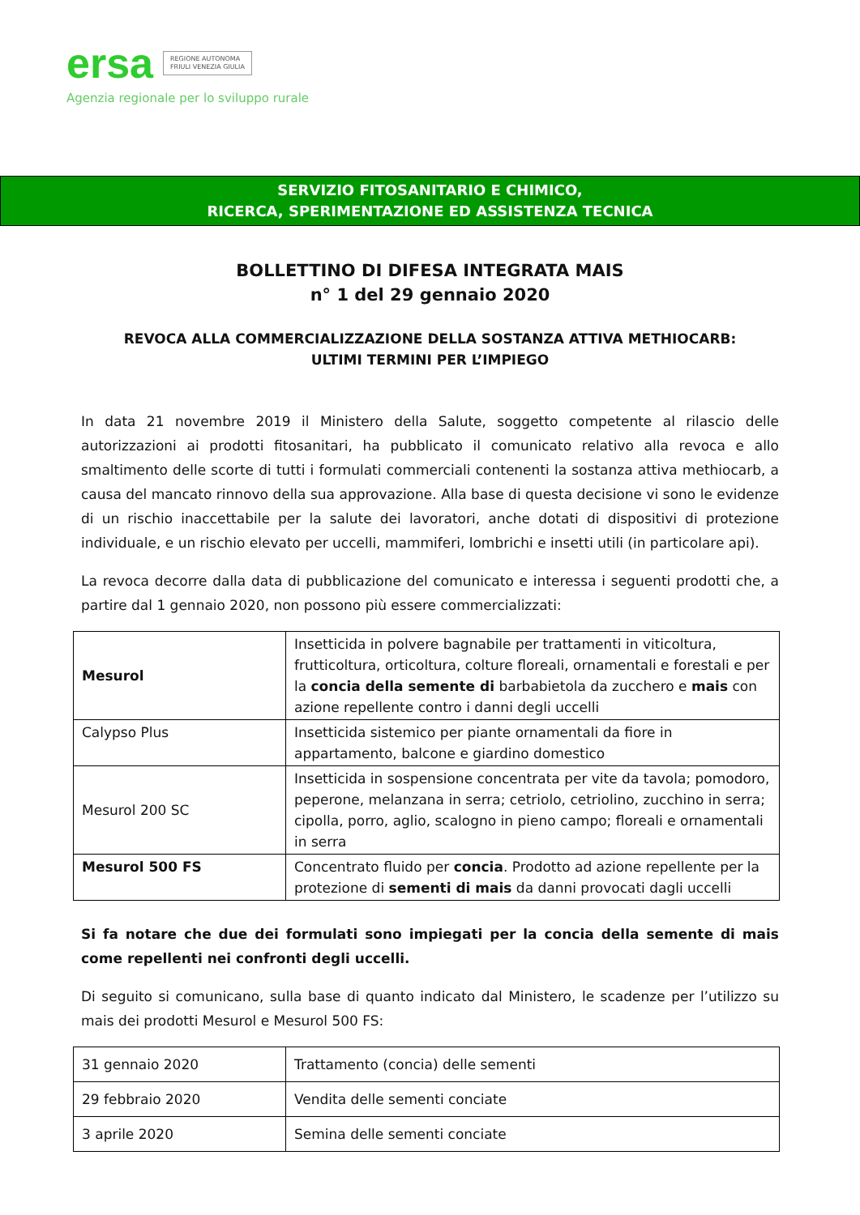ersa REGIONE AUTONOMA
FRIULI VENEZIA GIULIA
Agenzia regionale per lo sviluppo rurale
SERVIZIO FITOSANITARIO E CHIMICO,
RICERCA, SPERIMENTAZIONE ED ASSISTENZA TECNICA
BOLLETTINO DI DIFESA INTEGRATA MAIS
n° 1 del 29 gennaio 2020
REVOCA ALLA COMMERCIALIZZAZIONE DELLA SOSTANZA ATTIVA METHIOCARB:
ULTIMI TERMINI PER L’IMPIEGO
In data 21 novembre 2019 il Ministero della Salute, soggetto competente al rilascio delle autorizzazioni ai prodotti fitosanitari, ha pubblicato il comunicato relativo alla revoca e allo smaltimento delle scorte di tutti i formulati commerciali contenenti la sostanza attiva methiocarb, a causa del mancato rinnovo della sua approvazione. Alla base di questa decisione vi sono le evidenze di un rischio inaccettabile per la salute dei lavoratori, anche dotati di dispositivi di protezione individuale, e un rischio elevato per uccelli, mammiferi, lombrichi e insetti utili (in particolare api).
La revoca decorre dalla data di pubblicazione del comunicato e interessa i seguenti prodotti che, a partire dal 1 gennaio 2020, non possono più essere commercializzati:
| Mesurol | Insetticida in polvere bagnabile per trattamenti in viticoltura, frutticoltura, orticoltura, colture floreali, ornamentali e forestali e per la concia della semente di barbabietola da zucchero e mais con azione repellente contro i danni degli uccelli |
| Calypso Plus | Insetticida sistemico per piante ornamentali da fiore in appartamento, balcone e giardino domestico |
| Mesurol 200 SC | Insetticida in sospensione concentrata per vite da tavola; pomodoro, peperone, melanzana in serra; cetriolo, cetriolino, zucchino in serra; cipolla, porro, aglio, scalogno in pieno campo; floreali e ornamentali in serra |
| Mesurol 500 FS | Concentrato fluido per concia . Prodotto ad azione repellente per la protezione di sementi di mais da danni provocati dagli uccelli |
Si fa notare che due dei formulati sono impiegati per la concia della semente di mais come repellenti nei confronti degli uccelli.
Di seguito si comunicano, sulla base di quanto indicato dal Ministero, le scadenze per l’utilizzo su mais dei prodotti Mesurol e Mesurol 500 FS:
| 31 gennaio 2020 | Trattamento (concia) delle sementi |
| 29 febbraio 2020 | Vendita delle sementi conciate |
| 3 aprile 2020 | Semina delle sementi conciate |